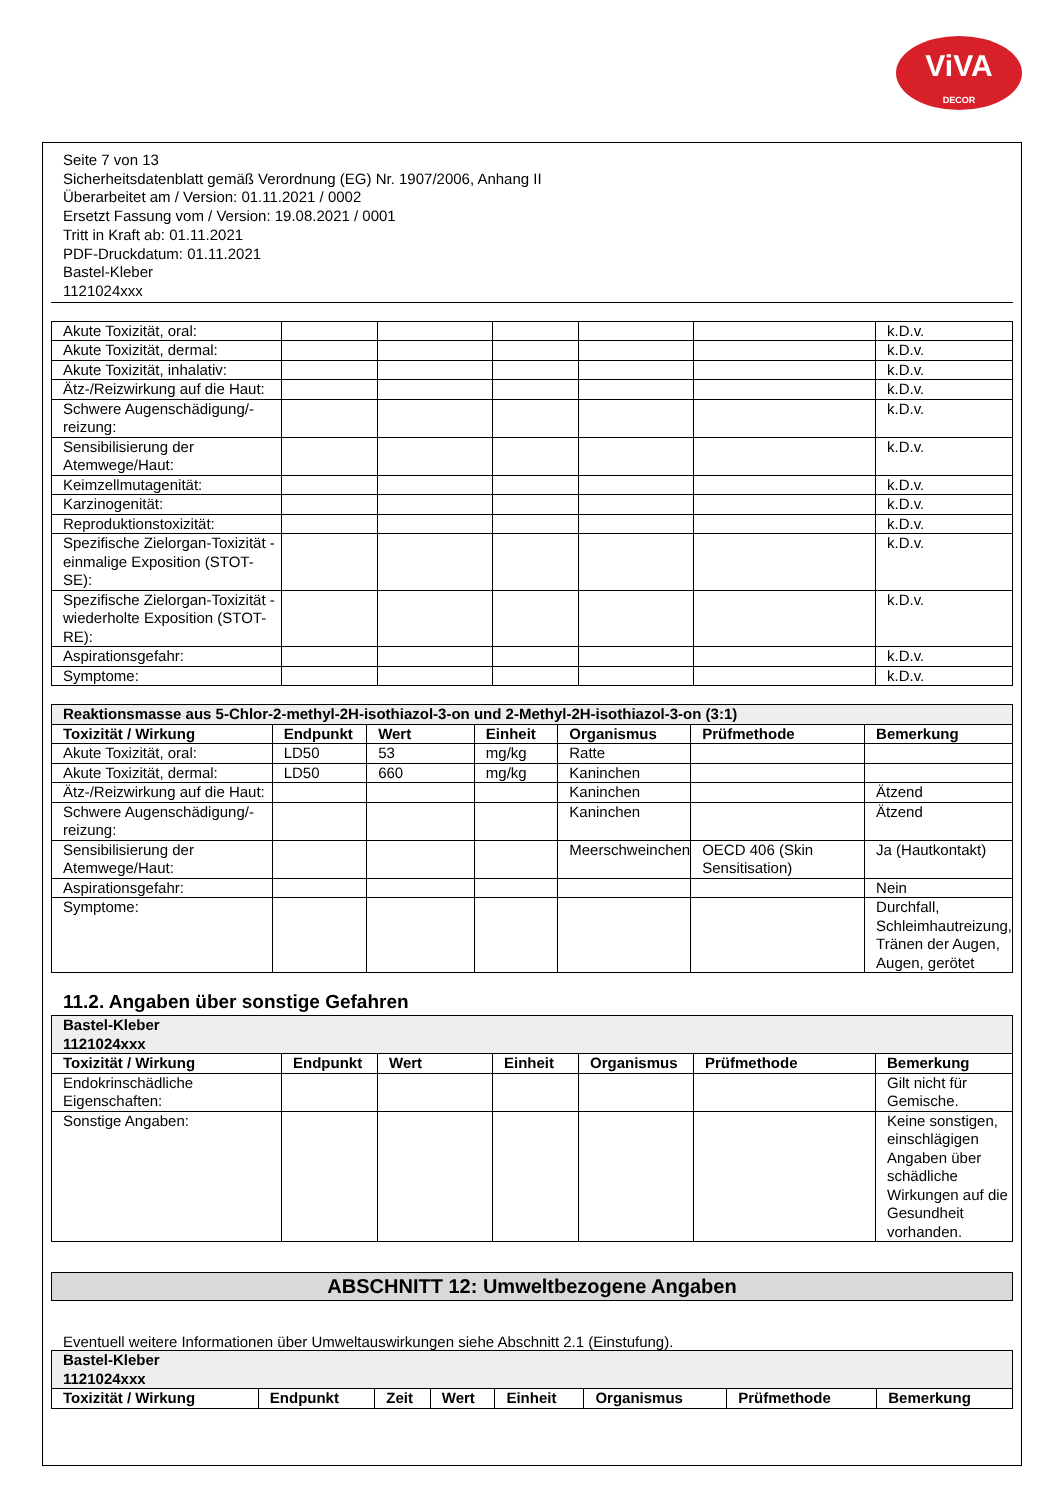ViVA
DECOR
Seite 7 von 13
Sicherheitsdatenblatt gemäß Verordnung (EG) Nr. 1907/2006, Anhang II
Überarbeitet am / Version: 01.11.2021 / 0002
Ersetzt Fassung vom / Version: 19.08.2021 / 0001
Tritt in Kraft ab: 01.11.2021
PDF-Druckdatum: 01.11.2021
Bastel-Kleber
1121024xxx
| Akute Toxizität, oral: | | | | | | k.D.v. |
| Akute Toxizität, dermal: | | | | | | k.D.v. |
| Akute Toxizität, inhalativ: | | | | | | k.D.v. |
| Ätz-/Reizwirkung auf die Haut: | | | | | | k.D.v. |
| Schwere Augenschädigung/-reizung: | | | | | | k.D.v. |
| Sensibilisierung der Atemwege/Haut: | | | | | | k.D.v. |
| Keimzellmutagenität: | | | | | | k.D.v. |
| Karzinogenität: | | | | | | k.D.v. |
| Reproduktionstoxizität: | | | | | | k.D.v. |
| Spezifische Zielorgan-Toxizität - einmalige Exposition (STOT-SE): | | | | | | k.D.v. |
| Spezifische Zielorgan-Toxizität - wiederholte Exposition (STOT-RE): | | | | | | k.D.v. |
| Aspirationsgefahr: | | | | | | k.D.v. |
| Symptome: | | | | | | k.D.v. |
| Reaktionsmasse aus 5-Chlor-2-methyl-2H-isothiazol-3-on und 2-Methyl-2H-isothiazol-3-on (3:1) | | | | | | |
| Toxizität / Wirkung | Endpunkt | Wert | Einheit | Organismus | Prüfmethode | Bemerkung |
| Akute Toxizität, oral: | LD50 | 53 | mg/kg | Ratte | | |
| Akute Toxizität, dermal: | LD50 | 660 | mg/kg | Kaninchen | | |
| Ätz-/Reizwirkung auf die Haut: | | | | Kaninchen | | Ätzend |
| Schwere Augenschädigung/-reizung: | | | | Kaninchen | | Ätzend |
| Sensibilisierung der Atemwege/Haut: | | | | Meerschweinchen | OECD 406 (Skin Sensitisation) | Ja (Hautkontakt) |
| Aspirationsgefahr: | | | | | | Nein |
| Symptome: | | | | | | Durchfall, Schleimhautreizung, Tränen der Augen, Augen, gerötet |
11.2. Angaben über sonstige Gefahren
| Bastel-Kleber 1121024xxx | | | | | | |
| Toxizität / Wirkung | Endpunkt | Wert | Einheit | Organismus | Prüfmethode | Bemerkung |
| Endokrinschädliche Eigenschaften: | | | | | | Gilt nicht für Gemische. |
| Sonstige Angaben: | | | | | | Keine sonstigen, einschlägigen Angaben über schädliche Wirkungen auf die Gesundheit vorhanden. |
ABSCHNITT 12: Umweltbezogene Angaben
Eventuell weitere Informationen über Umweltauswirkungen siehe Abschnitt 2.1 (Einstufung).
| Bastel-Kleber 1121024xxx | | | | | | | |
| Toxizität / Wirkung | Endpunkt | Zeit | Wert | Einheit | Organismus | Prüfmethode | Bemerkung |